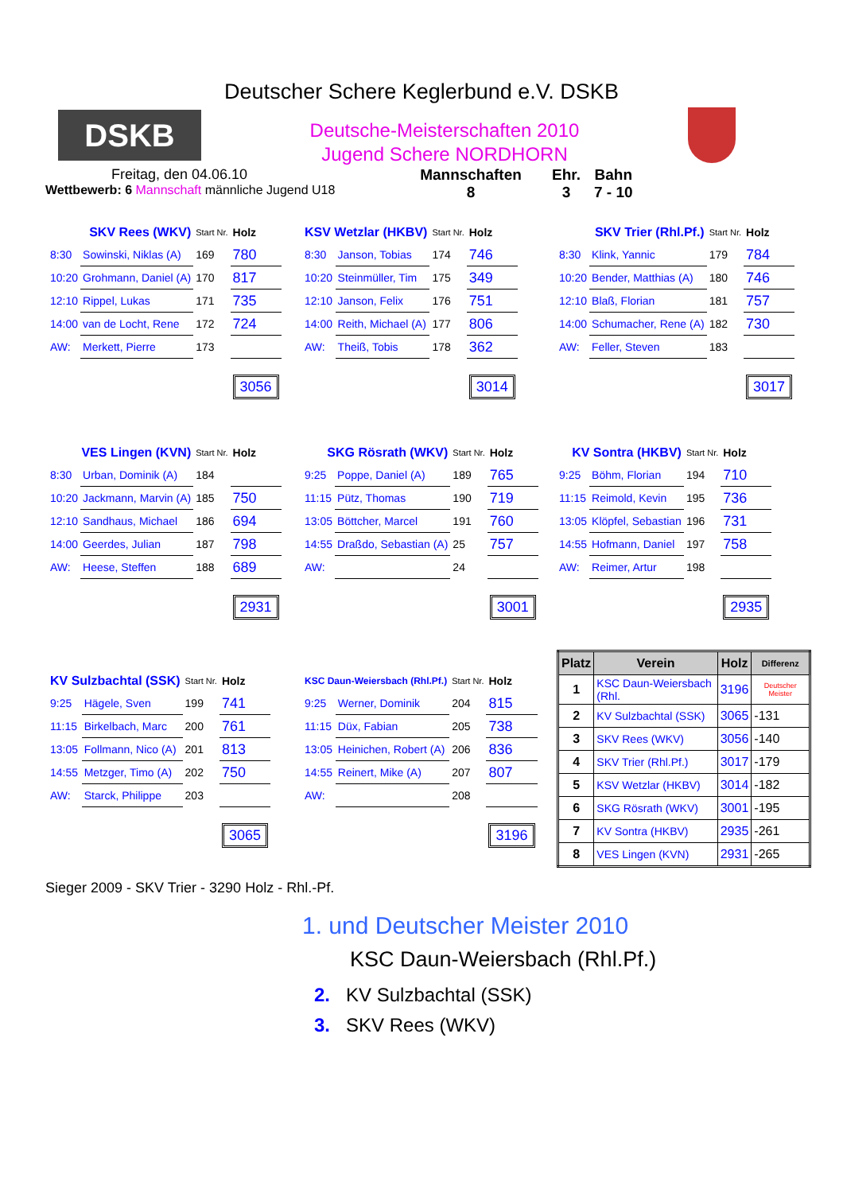Deutscher Schere Keglerbund e.V. DSKB
DSKB
Deutsche-Meisterschaften 2010
Jugend Schere NORDHORN
Freitag, den 04.06.10
Wettbewerb: 6 Mannschaft männliche Jugend U18
Mannschaften
8
Ehr.
3
Bahn
7 - 10
| SKV Rees (WKV) | | Start Nr. | Holz |
| 8:30 | Sowinski, Niklas (A) | 169 | 780 |
| 10:20 | Grohmann, Daniel (A) | 170 | 817 |
| 12:10 | Rippel, Lukas | 171 | 735 |
| 14:00 | van de Locht, Rene | 172 | 724 |
| AW: | Merkett, Pierre | 173 | |
| | | | 3056 |
| KSV Wetzlar (HKBV) | | Start Nr. | Holz |
| 8:30 | Janson, Tobias | 174 | 746 |
| 10:20 | Steinmüller, Tim | 175 | 349 |
| 12:10 | Janson, Felix | 176 | 751 |
| 14:00 | Reith, Michael (A) | 177 | 806 |
| AW: | Theiß, Tobis | 178 | 362 |
| | | | 3014 |
| SKV Trier (Rhl.Pf.) | | Start Nr. | Holz |
| 8:30 | Klink, Yannic | 179 | 784 |
| 10:20 | Bender, Matthias (A) | 180 | 746 |
| 12:10 | Blaß, Florian | 181 | 757 |
| 14:00 | Schumacher, Rene (A) | 182 | 730 |
| AW: | Feller, Steven | 183 | |
| | | | 3017 |
| VES Lingen (KVN) | | Start Nr. | Holz |
| 8:30 | Urban, Dominik (A) | 184 | |
| 10:20 | Jackmann, Marvin (A) | 185 | 750 |
| 12:10 | Sandhaus, Michael | 186 | 694 |
| 14:00 | Geerdes, Julian | 187 | 798 |
| AW: | Heese, Steffen | 188 | 689 |
| | | | 2931 |
| SKG Rösrath (WKV) | | Start Nr. | Holz |
| 9:25 | Poppe, Daniel (A) | 189 | 765 |
| 11:15 | Pütz, Thomas | 190 | 719 |
| 13:05 | Böttcher, Marcel | 191 | 760 |
| 14:55 | Draßdo, Sebastian (A) | 25 | 757 |
| AW: | | 24 | |
| | | | 3001 |
| KV Sontra (HKBV) | | Start Nr. | Holz |
| 9:25 | Böhm, Florian | 194 | 710 |
| 11:15 | Reimold, Kevin | 195 | 736 |
| 13:05 | Klöpfel, Sebastian | 196 | 731 |
| 14:55 | Hofmann, Daniel | 197 | 758 |
| AW: | Reimer, Artur | 198 | |
| | | | 2935 |
| KV Sulzbachtal (SSK) | | Start Nr. | Holz |
| 9:25 | Hägele, Sven | 199 | 741 |
| 11:15 | Birkelbach, Marc | 200 | 761 |
| 13:05 | Follmann, Nico (A) | 201 | 813 |
| 14:55 | Metzger, Timo (A) | 202 | 750 |
| AW: | Starck, Philippe | 203 | |
| | | | 3065 |
| KSC Daun-Weiersbach (Rhl.Pf.) | | Start Nr. | Holz |
| 9:25 | Werner, Dominik | 204 | 815 |
| 11:15 | Düx, Fabian | 205 | 738 |
| 13:05 | Heinichen, Robert (A) | 206 | 836 |
| 14:55 | Reinert, Mike (A) | 207 | 807 |
| AW: | | 208 | |
| | | | 3196 |
| Platz | Verein | Holz | Differenz |
| --- | --- | --- | --- |
| 1 | KSC Daun-Weiersbach (Rhl. | 3196 | Deutscher Meister |
| 2 | KV Sulzbachtal (SSK) | 3065 | -131 |
| 3 | SKV Rees (WKV) | 3056 | -140 |
| 4 | SKV Trier (Rhl.Pf.) | 3017 | -179 |
| 5 | KSV Wetzlar (HKBV) | 3014 | -182 |
| 6 | SKG Rösrath (WKV) | 3001 | -195 |
| 7 | KV Sontra (HKBV) | 2935 | -261 |
| 8 | VES Lingen (KVN) | 2931 | -265 |
Sieger 2009 - SKV Trier - 3290 Holz - Rhl.-Pf.
1. und Deutscher Meister 2010
KSC Daun-Weiersbach (Rhl.Pf.)
2. KV Sulzbachtal (SSK)
3. SKV Rees (WKV)